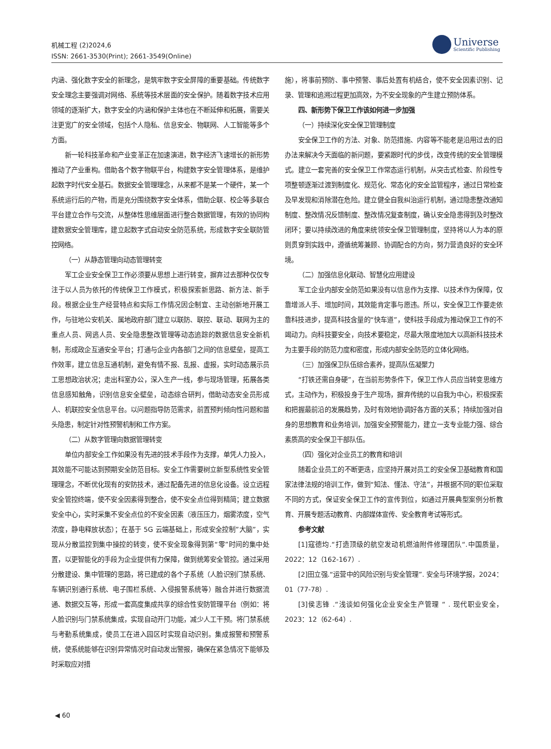机械工程 (2)2024,6
ISSN: 2661-3530(Print); 2661-3549(Online)
Universe
Scientific Publishing
内涵、强化数字安全的新理念，是筑牢数字安全屏障的重要基础。传统数字安全理念主要强调对网络、系统等技术层面的安全保护。随着数字技术应用领域的逐渐扩大，数字安全的内涵和保护主体也在不断延伸和拓展，需要关注更宽广的安全领域，包括个人隐私、信息安全、物联网、人工智能等多个方面。
新一轮科技革命和产业变革正在加速演进，数字经济飞速增长的新形势推动了产业重构。借助各个数字物联平台，构建数字安全管理体系，是维护起数字时代安全基石。数据安全管理理念，从来都不是某一个硬件，某一个系统运行后的产物，而是充分围绕数字安全体系，借助企联、校企等多联合平台建立合作与交流，从整体性思维层面进行整合数据管理，有效的协同构建数据安全管理库，建立起数字式自动安全防范系统，形成数字安全联防管控网络。
（一）从静态管理向动态管理转变
军工企业安全保卫工作必须要从思想上进行转变，摒弃过去那种仅仅专注于以人员为依托的传统保卫工作模式，积极探索新思路、新方法、新手段。根据企业生产经营特点和实际工作情况因企制宜、主动创新地开展工作，与驻地公安机关、属地政府部门建立以联防、联控、联动、联网为主的重点人员、网逃人员、安全隐患整改管理等动态追踪的数据信息安全新机制，形成政企互通安全平台；打通与企业内各部门之间的信息壁垒，提高工作效率，建立信息互通机制，避免有情不报、乱报、虚报，实时动态展示员工思想政治状况；走出科室办公，深入生产一线，参与现场管理，拓展各类信息感知触角，识别信息安全壁垒，动态综合研判，借助动态安全员形成人、机联控安全信息平台。以问题指导防范需求，前置预判倾向性问题和苗头隐患，制定针对性预警机制和工作方案。
（二）从数字管理向数据管理转变
单位内部安全工作如果没有先进的技术手段作为支撑，单凭人力投入，其效能不可能达到预期安全防范目标。安全工作需要树立新型系统性安全管理理念，不断优化现有的安防技术，通过配备先进的信息化设备。设立远程安全管控终端，使不安全因素得到整合，使不安全点位得到精简；建立数据安全中心，实时采集不安全点位的不安全因素（液压压力，烟雾浓度，空气浓度，静电释放状态）；在基于 5G 云端基础上，形成安全控制”大脑”，实现从分散监控到集中操控的转变，使不安全现象得到第“零”时间的集中处置，以更智能化的手段为企业提供有力保障，做到统筹安全管控。通过采用分散建设、集中管理的思路，将已建成的各个子系统（人脸识别门禁系统、车辆识别通行系统、电子围栏系统、入侵报警系统等）融合并进行数据流通、数据交互等，形成一套高度集成共享的综合性安防管理平台（例如：将人脸识别与门禁系统集成，实现自动开门功能，减少人工干预。将门禁系统与考勤系统集成，使员工在进入园区时实现自动识别。集成报警和预警系统，使系统能够在识别异常情况时自动发出警报，确保在紧急情况下能够及时采取应对措
施），将事前预防、事中预警、事后处置有机结合，使不安全因素识别、记录、管理和追溯过程更加高效，为不安全现象的产生建立预防体系。
四、新形势下保卫工作该如何进一步加强
（一）持续深化安全保卫管理制度
安全保卫工作的方法、对象、防范措施、内容等不能老是沿用过去的旧办法来解决今天面临的新问题，要紧跟时代的步伐，改变传统的安全管理模式。建立一套完善的安全保卫工作常态运行机制，从突击式检查、阶段性专项整顿逐渐过渡到制度化、规范化、常态化的安全监管程序，通过日常检查及早发现和消除潜在危险。建立健全自我纠治运行机制，通过隐患整改通知制度、整改情况反馈制度、整改情况复查制度，确认安全隐患得到及时整改闭环；要以持续改进的角度来统领安全保卫管理制度，坚持将以人为本的原则贯穿到实践中，遵循统筹兼顾、协调配合的方向，努力营造良好的安全环境。
（二）加强信息化联动、智慧化应用建设
军工企业内部安全防范如果没有以信息作为支撑、以技术作为保障，仅靠增派人手、增加时间，其效能肯定事与愿违。所以，安全保卫工作要走依靠科技进步，提高科技含量的“快车道”，使科技手段成为推动保卫工作的不竭动力。向科技要安全，向技术要稳定，尽最大限度地加大以高新科技技术为主要手段的防范力度和密度，形成内部安全防范的立体化网络。
（三）加强保卫队伍综合素养，提高队伍凝聚力
“打铁还需自身硬”，在当前形势条件下，保卫工作人员应当转变思维方式，主动作为，积极投身于生产现场，摒弃传统的以自我为中心，积极探索和把握最前沿的发展趋势，及时有效地协调好各方面的关系；持续加强对自身的思想教育和业务培训，加强安全预警能力，建立一支专业能力强、综合素质高的安全保卫干部队伍。
（四）强化对企业员工的教育和培训
随着企业员工的不断更迭，应坚持开展对员工的安全保卫基础教育和国家法律法规的培训工作，做到“知法、懂法、守法”，并根据不同的职位采取不同的方式，保证安全保卫工作的宣传到位，如通过开展典型案例分析教育、开展专题活动教育、内部媒体宣传、安全教育考试等形式。
参考文献
[1]寇德均.“打造顶级的航空发动机燃油附件修理团队“.中国质量，2022：12（162-167）.
[2]田立强.“运营中的风险识别与安全管理”. 安全与环境学报，2024：01（77-78）.
[3]侯志锋 .“浅谈如何强化企业安全生产管理 “ . 现代职业安全，2023：12（62-64）.
◀ 60